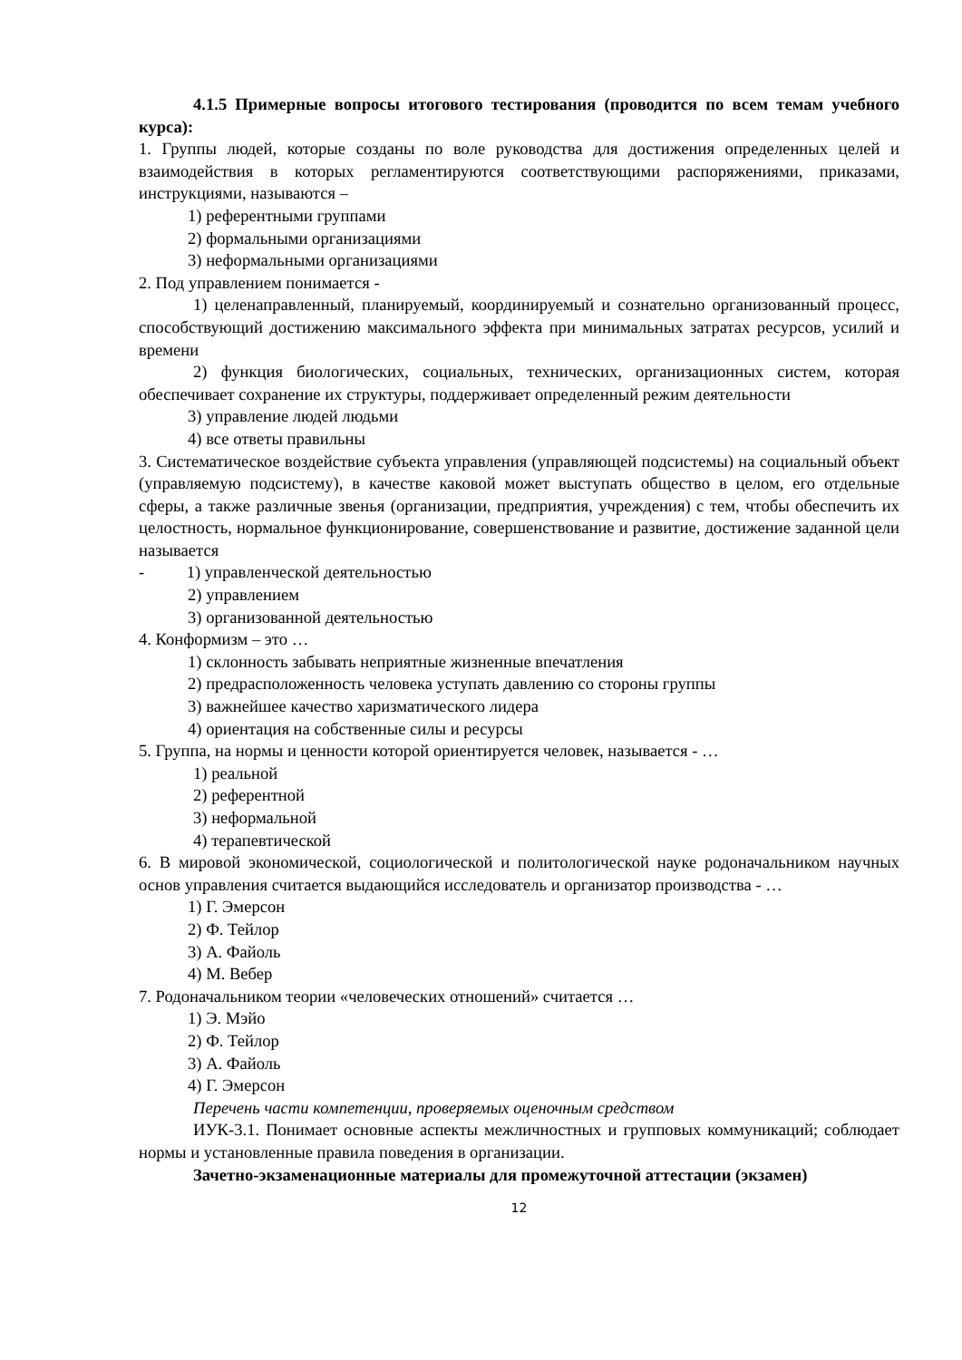4.1.5 Примерные вопросы итогового тестирования (проводится по всем темам учебного курса):
1. Группы людей, которые созданы по воле руководства для достижения определенных целей и взаимодействия в которых регламентируются соответствующими распоряжениями, приказами, инструкциями, называются –
1) референтными группами
2) формальными организациями
3) неформальными организациями
2. Под управлением понимается -
1) целенаправленный, планируемый, координируемый и сознательно организованный процесс, способствующий достижению максимального эффекта при минимальных затратах ресурсов, усилий и времени
2) функция биологических, социальных, технических, организационных систем, которая обеспечивает сохранение их структуры, поддерживает определенный режим деятельности
3) управление людей людьми
4) все ответы правильны
3. Систематическое воздействие субъекта управления (управляющей подсистемы) на социальный объект (управляемую подсистему), в качестве каковой может выступать общество в целом, его отдельные сферы, а также различные звенья (организации, предприятия, учреждения) с тем, чтобы обеспечить их целостность, нормальное функционирование, совершенствование и развитие, достижение заданной цели называется
- 1) управленческой деятельностью
2) управлением
3) организованной деятельностью
4. Конформизм – это …
1) склонность забывать неприятные жизненные впечатления
2) предрасположенность человека уступать давлению со стороны группы
3) важнейшее качество харизматического лидера
4) ориентация на собственные силы и ресурсы
5. Группа, на нормы и ценности которой ориентируется человек, называется - …
1) реальной
2) референтной
3) неформальной
4) терапевтической
6. В мировой экономической, социологической и политологической науке родоначальником научных основ управления считается выдающийся исследователь и организатор производства - …
1) Г. Эмерсон
2) Ф. Тейлор
3) А. Файоль
4) М. Вебер
7. Родоначальником теории «человеческих отношений» считается …
1) Э. Мэйо
2) Ф. Тейлор
3) А. Файоль
4) Г. Эмерсон
Перечень части компетенции, проверяемых оценочным средством
ИУК-3.1. Понимает основные аспекты межличностных и групповых коммуникаций; соблюдает нормы и установленные правила поведения в организации.
Зачетно-экзаменационные материалы для промежуточной аттестации (экзамен)
12